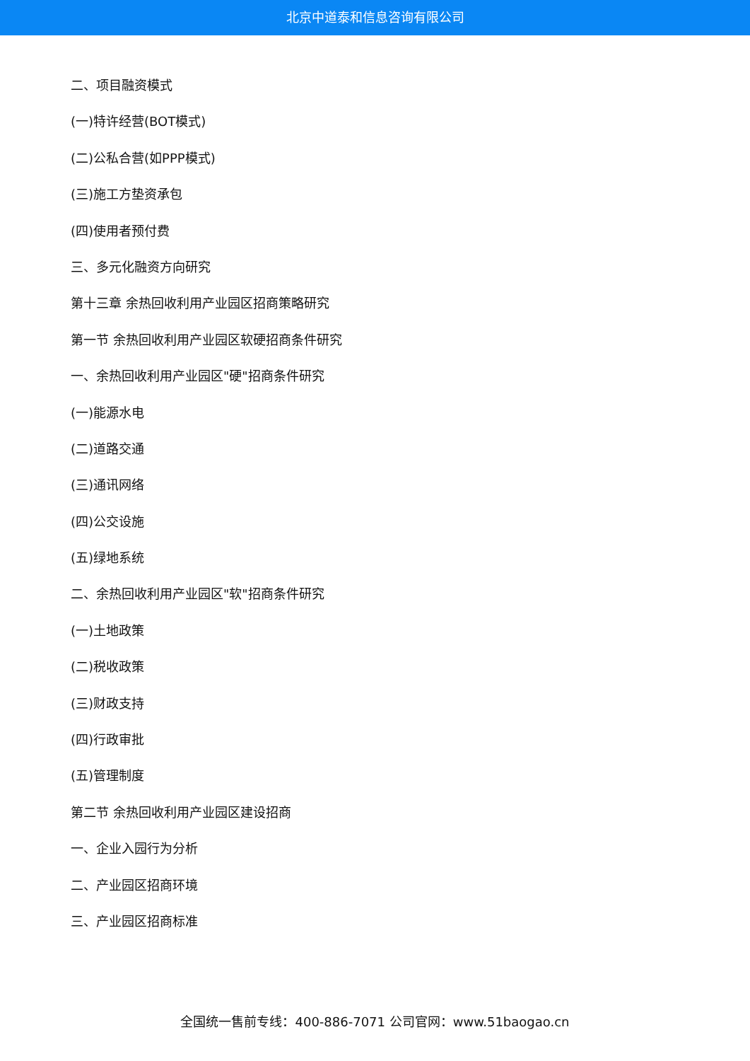北京中道泰和信息咨询有限公司
二、项目融资模式
(一)特许经营(BOT模式)
(二)公私合营(如PPP模式)
(三)施工方垫资承包
(四)使用者预付费
三、多元化融资方向研究
第十三章 余热回收利用产业园区招商策略研究
第一节 余热回收利用产业园区软硬招商条件研究
一、余热回收利用产业园区"硬"招商条件研究
(一)能源水电
(二)道路交通
(三)通讯网络
(四)公交设施
(五)绿地系统
二、余热回收利用产业园区"软"招商条件研究
(一)土地政策
(二)税收政策
(三)财政支持
(四)行政审批
(五)管理制度
第二节 余热回收利用产业园区建设招商
一、企业入园行为分析
二、产业园区招商环境
三、产业园区招商标准
全国统一售前专线：400-886-7071 公司官网：www.51baogao.cn